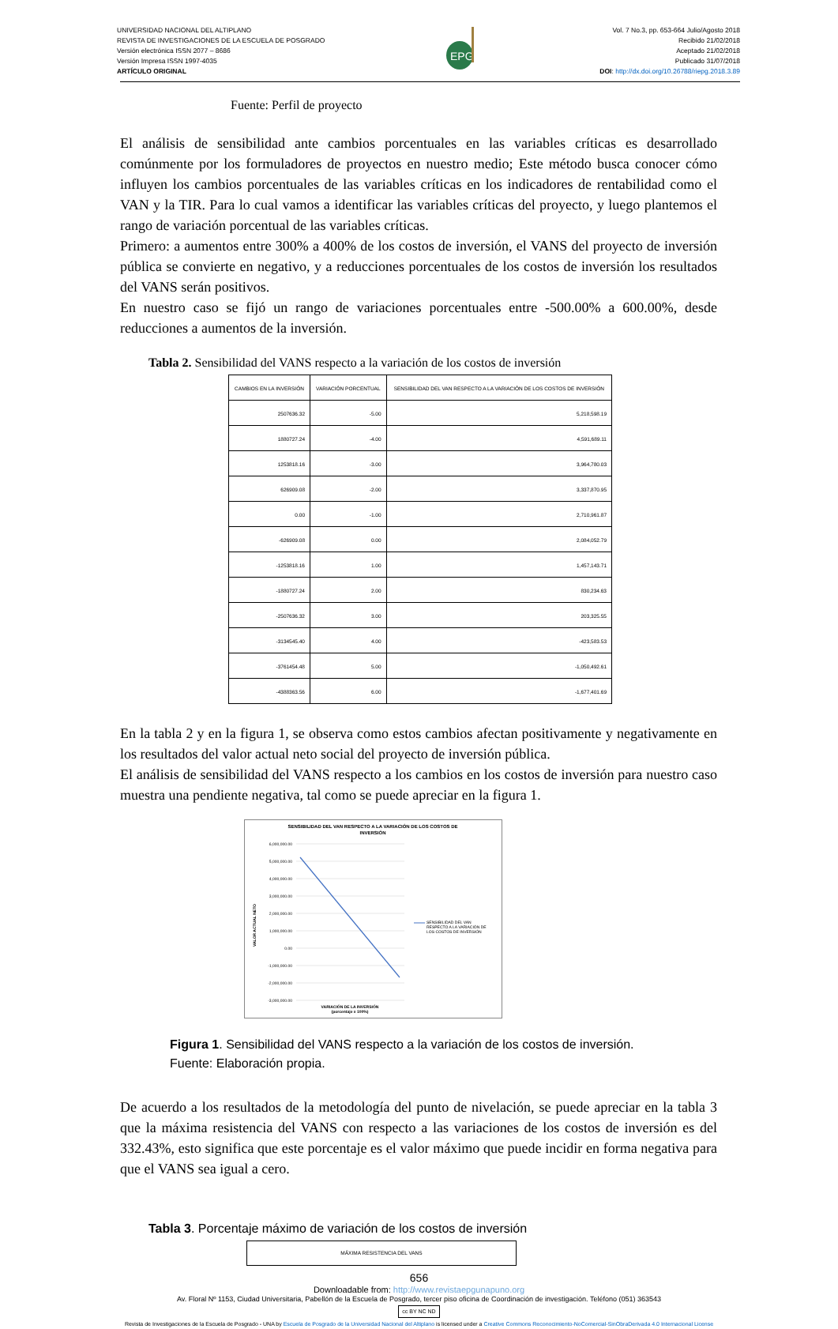UNIVERSIDAD NACIONAL DEL ALTIPLANO
REVISTA DE INVESTIGACIONES DE LA ESCUELA DE POSGRADO
Versión electrónica ISSN 2077 – 8686
Versión Impresa ISSN 1997-4035
ARTÍCULO ORIGINAL
EPG
Vol. 7 No.3, pp. 653-664 Julio/Agosto 2018
Recibido 21/02/2018
Aceptado 21/02/2018
Publicado 31/07/2018
DOI: http://dx.doi.org/10.26788/riepg.2018.3.89
Fuente: Perfil de proyecto
El análisis de sensibilidad ante cambios porcentuales en las variables críticas es desarrollado comúnmente por los formuladores de proyectos en nuestro medio; Este método busca conocer cómo influyen los cambios porcentuales de las variables críticas en los indicadores de rentabilidad como el VAN y la TIR. Para lo cual vamos a identificar las variables críticas del proyecto, y luego plantemos el rango de variación porcentual de las variables críticas.
Primero: a aumentos entre 300% a 400% de los costos de inversión, el VANS del proyecto de inversión pública se convierte en negativo, y a reducciones porcentuales de los costos de inversión los resultados del VANS serán positivos.
En nuestro caso se fijó un rango de variaciones porcentuales entre -500.00% a 600.00%, desde reducciones a aumentos de la inversión.
Tabla 2. Sensibilidad del VANS respecto a la variación de los costos de inversión
| CAMBIOS EN LA INVERSIÓN | VARIACIÓN PORCENTUAL | SENSIBILIDAD DEL VAN RESPECTO A LA VARIACIÓN DE LOS COSTOS DE INVERSIÓN |
| --- | --- | --- |
| 2507636.32 | -5.00 | 5,218,598.19 |
| 1880727.24 | -4.00 | 4,591,689.11 |
| 1253818.16 | -3.00 | 3,964,780.03 |
| 626909.08 | -2.00 | 3,337,870.95 |
| 0.00 | -1.00 | 2,710,961.87 |
| -626909.08 | 0.00 | 2,084,052.79 |
| -1253818.16 | 1.00 | 1,457,143.71 |
| -1880727.24 | 2.00 | 830,234.63 |
| -2507636.32 | 3.00 | 203,325.55 |
| -3134545.40 | 4.00 | -423,583.53 |
| -3761454.48 | 5.00 | -1,050,492.61 |
| -4388363.56 | 6.00 | -1,677,401.69 |
En la tabla 2 y en la figura 1, se observa como estos cambios afectan positivamente y negativamente en los resultados del valor actual neto social del proyecto de inversión pública.
El análisis de sensibilidad del VANS respecto a los cambios en los costos de inversión para nuestro caso muestra una pendiente negativa, tal como se puede apreciar en la figura 1.
SENSIBILIDAD DEL VAN RESPECTO A LA VARIACIÓN DE LOS COSTOS DE
INVERSIÓN
6,000,000.00
5,000,000.00
4,000,000.00
3,000,000.00
2,000,000.00
1,000,000.00
0.00
-1,000,000.00
-2,000,000.00
-3,000,000.00
SENSIBILIDAD DEL VAN
RESPECTO A LA VARIACIÓN DE
LOS COSTOS DE INVERSIÓN
VARIACIÓN DE LA INVERSIÓN
(porcentaje x 100%)
VALOR ACTUAL NETO
Figura 1. Sensibilidad del VANS respecto a la variación de los costos de inversión.
Fuente: Elaboración propia.
De acuerdo a los resultados de la metodología del punto de nivelación, se puede apreciar en la tabla 3 que la máxima resistencia del VANS con respecto a las variaciones de los costos de inversión es del 332.43%, esto significa que este porcentaje es el valor máximo que puede incidir en forma negativa para que el VANS sea igual a cero.
Tabla 3. Porcentaje máximo de variación de los costos de inversión
| MÁXIMA RESISTENCIA DEL VANS |
| --- |
656
Downloadable from: http://www.revistaepgunapuno.org
Av. Floral Nº 1153, Ciudad Universitaria, Pabellón de la Escuela de Posgrado, tercer piso oficina de Coordinación de investigación. Teléfono (051) 363543
cc BY NC ND
Revista de Investigaciones de la Escuela de Posgrado - UNA by Escuela de Posgrado de la Universidad Nacional del Altiplano is licensed under a Creative Commons Reconocimiento-NoComercial-SinObraDerivada 4.0 Internacional License